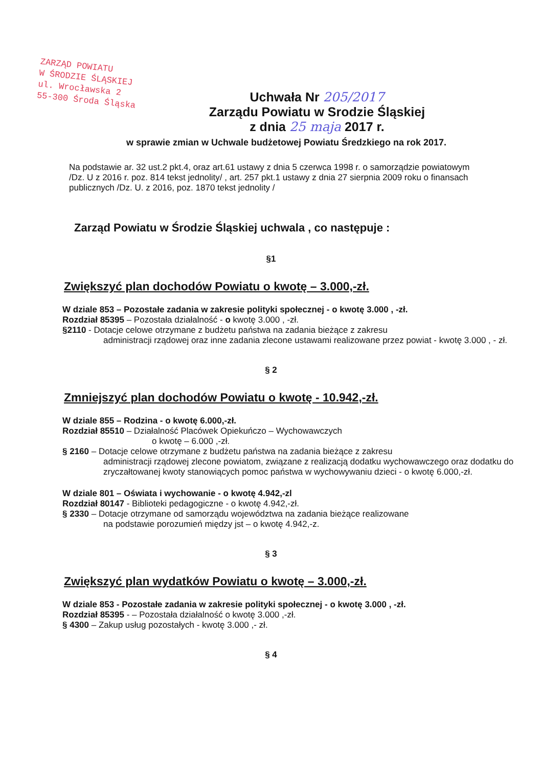ZARZĄD POWIATU
W ŚRODZIE ŚLĄSKIEJ
ul. Wrocławska 2
55-300 Środa Śląska
Uchwała Nr 205/2017
Zarządu Powiatu w Srodzie Śląskiej
z dnia 25 maja 2017 r.
w sprawie zmian w Uchwale budżetowej Powiatu Średzkiego na rok 2017.
Na podstawie ar. 32 ust.2 pkt.4, oraz art.61 ustawy z dnia 5 czerwca 1998 r. o samorządzie powiatowym /Dz. U z 2016 r. poz. 814 tekst jednolity/ , art. 257 pkt.1 ustawy z dnia 27 sierpnia 2009 roku o finansach publicznych /Dz. U. z 2016, poz. 1870 tekst jednolity /
Zarząd Powiatu w Środzie Śląskiej uchwala , co następuje :
§1
Zwiększyć plan dochodów Powiatu o kwotę – 3.000,-zł.
W dziale 853 – Pozostałe zadania w zakresie polityki społecznej - o kwotę 3.000 , -zł.
Rozdział 85395 – Pozostała działalność - o kwotę 3.000 , -zł.
§2110 - Dotacje celowe otrzymane z budżetu państwa na zadania bieżące z zakresu
administracji rządowej oraz inne zadania zlecone ustawami realizowane przez powiat - kwotę 3.000 , - zł.
§ 2
Zmniejszyć plan dochodów Powiatu o kwotę - 10.942,-zł.
W dziale 855 – Rodzina - o kwotę 6.000,-zł.
Rozdział 85510 – Działalność Placówek Opiekuńczo – Wychowawczych
o kwotę – 6.000 ,-zł.
§ 2160 – Dotacje celowe otrzymane z budżetu państwa na zadania bieżące z zakresu
administracji rządowej zlecone powiatom, związane z realizacją dodatku wychowawczego oraz dodatku do zryczałtowanej kwoty stanowiących pomoc państwa w wychowywaniu dzieci - o kwotę 6.000,-zł.
W dziale 801 – Oświata i wychowanie - o kwotę 4.942,-zl
Rozdział 80147 - Biblioteki pedagogiczne - o kwotę 4.942,-zł.
§ 2330 – Dotacje otrzymane od samorządu województwa na zadania bieżące realizowane
na podstawie porozumień między jst – o kwotę 4.942,-z.
§ 3
Zwiększyć plan wydatków Powiatu o kwotę – 3.000,-zł.
W dziale 853 - Pozostałe zadania w zakresie polityki społecznej - o kwotę 3.000 , -zł.
Rozdział 85395 - – Pozostała działalność o kwotę 3.000 ,-zł.
§ 4300 – Zakup usług pozostałych - kwotę 3.000 ,- zł.
§ 4